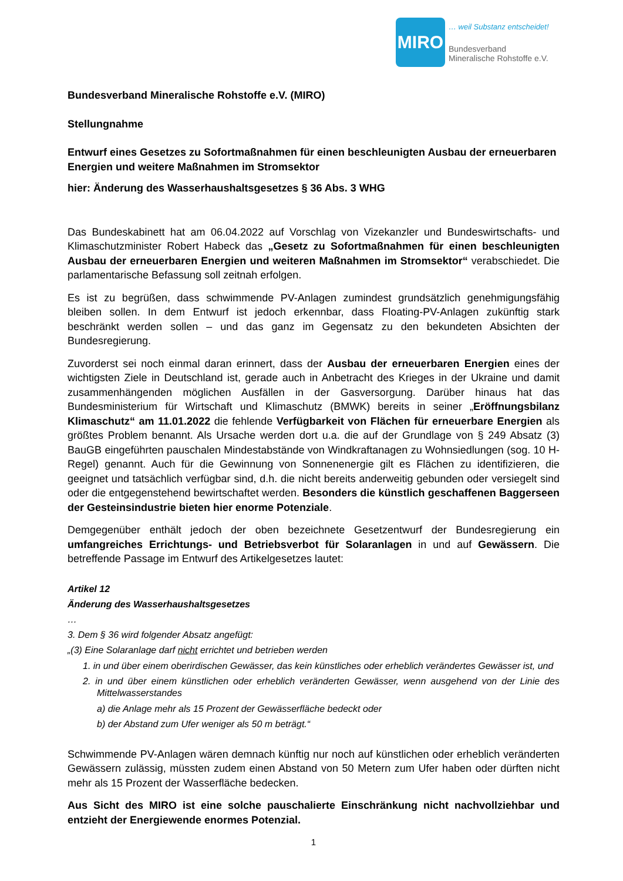MIRO
… weil Substanz entscheidet!
Bundesverband
Mineralische Rohstoffe e.V.
Bundesverband Mineralische Rohstoffe e.V. (MIRO)
Stellungnahme
Entwurf eines Gesetzes zu Sofortmaßnahmen für einen beschleunigten Ausbau der erneuerbaren Energien und weitere Maßnahmen im Stromsektor
hier: Änderung des Wasserhaushaltsgesetzes § 36 Abs. 3 WHG
Das Bundeskabinett hat am 06.04.2022 auf Vorschlag von Vizekanzler und Bundeswirtschafts- und Klimaschutzminister Robert Habeck das „Gesetz zu Sofortmaßnahmen für einen beschleunigten Ausbau der erneuerbaren Energien und weiteren Maßnahmen im Stromsektor“ verabschiedet. Die parlamentarische Befassung soll zeitnah erfolgen.
Es ist zu begrüßen, dass schwimmende PV-Anlagen zumindest grundsätzlich genehmigungsfähig bleiben sollen. In dem Entwurf ist jedoch erkennbar, dass Floating-PV-Anlagen zukünftig stark beschränkt werden sollen – und das ganz im Gegensatz zu den bekundeten Absichten der Bundesregierung.
Zuvorderst sei noch einmal daran erinnert, dass der Ausbau der erneuerbaren Energien eines der wichtigsten Ziele in Deutschland ist, gerade auch in Anbetracht des Krieges in der Ukraine und damit zusammenhängenden möglichen Ausfällen in der Gasversorgung. Darüber hinaus hat das Bundesministerium für Wirtschaft und Klimaschutz (BMWK) bereits in seiner „Eröffnungsbilanz Klimaschutz“ am 11.01.2022 die fehlende Verfügbarkeit von Flächen für erneuerbare Energien als größtes Problem benannt. Als Ursache werden dort u.a. die auf der Grundlage von § 249 Absatz (3) BauGB eingeführten pauschalen Mindestabstände von Windkraftanagen zu Wohnsiedlungen (sog. 10 H-Regel) genannt. Auch für die Gewinnung von Sonnenenergie gilt es Flächen zu identifizieren, die geeignet und tatsächlich verfügbar sind, d.h. die nicht bereits anderweitig gebunden oder versiegelt sind oder die entgegenstehend bewirtschaftet werden. Besonders die künstlich geschaffenen Baggerseen der Gesteinsindustrie bieten hier enorme Potenziale.
Demgegenüber enthält jedoch der oben bezeichnete Gesetzentwurf der Bundesregierung ein umfangreiches Errichtungs- und Betriebsverbot für Solaranlagen in und auf Gewässern. Die betreffende Passage im Entwurf des Artikelgesetzes lautet:
Artikel 12
Änderung des Wasserhaushaltsgesetzes
…
3. Dem § 36 wird folgender Absatz angefügt:
„(3) Eine Solaranlage darf nicht errichtet und betrieben werden
1. in und über einem oberirdischen Gewässer, das kein künstliches oder erheblich verändertes Gewässer ist, und
2. in und über einem künstlichen oder erheblich veränderten Gewässer, wenn ausgehend von der Linie des Mittelwasserstandes
a) die Anlage mehr als 15 Prozent der Gewässerfläche bedeckt oder
b) der Abstand zum Ufer weniger als 50 m beträgt.“
Schwimmende PV-Anlagen wären demnach künftig nur noch auf künstlichen oder erheblich veränderten Gewässern zulässig, müssten zudem einen Abstand von 50 Metern zum Ufer haben oder dürften nicht mehr als 15 Prozent der Wasserfläche bedecken.
Aus Sicht des MIRO ist eine solche pauschalierte Einschränkung nicht nachvollziehbar und entzieht der Energiewende enormes Potenzial.
1